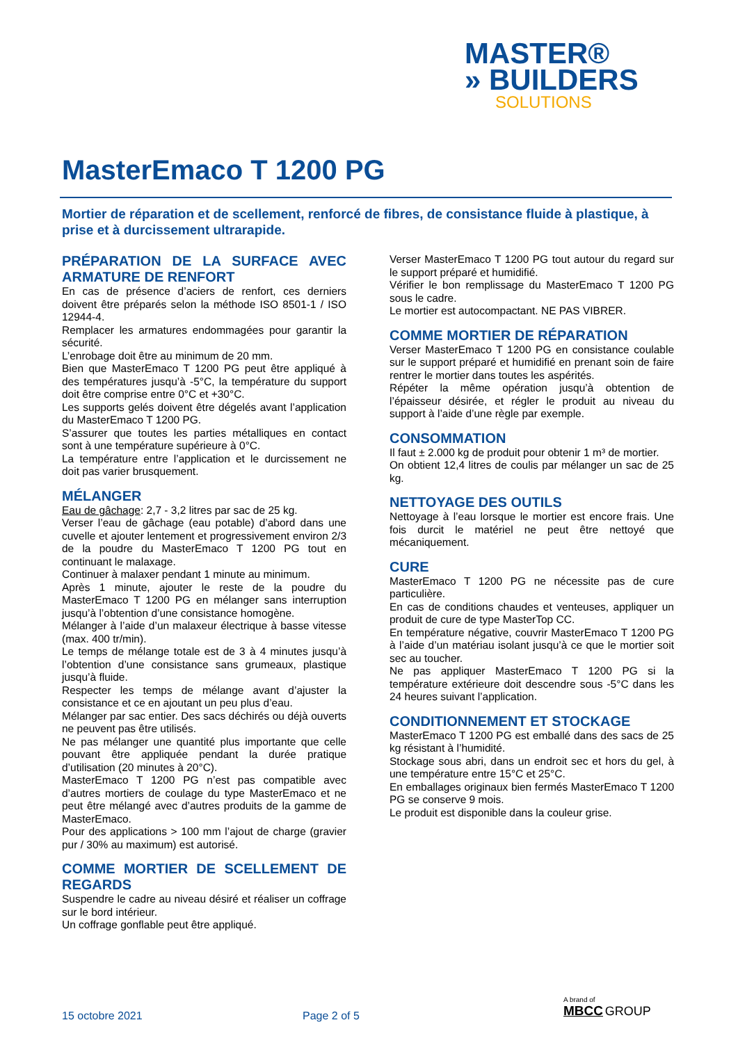MASTER®
» BUILDERS
SOLUTIONS
MasterEmaco T 1200 PG
Mortier de réparation et de scellement, renforcé de fibres, de consistance fluide à plastique, à prise et à durcissement ultrarapide.
PRÉPARATION DE LA SURFACE AVEC ARMATURE DE RENFORT
En cas de présence d’aciers de renfort, ces derniers doivent être préparés selon la méthode ISO 8501-1 / ISO 12944-4.
Remplacer les armatures endommagées pour garantir la sécurité.
L’enrobage doit être au minimum de 20 mm.
Bien que MasterEmaco T 1200 PG peut être appliqué à des températures jusqu’à -5°C, la température du support doit être comprise entre 0°C et +30°C.
Les supports gelés doivent être dégelés avant l’application du MasterEmaco T 1200 PG.
S’assurer que toutes les parties métalliques en contact sont à une température supérieure à 0°C.
La température entre l’application et le durcissement ne doit pas varier brusquement.
MÉLANGER
Eau de gâchage: 2,7 - 3,2 litres par sac de 25 kg.
Verser l’eau de gâchage (eau potable) d’abord dans une cuvelle et ajouter lentement et progressivement environ 2/3 de la poudre du MasterEmaco T 1200 PG tout en continuant le malaxage.
Continuer à malaxer pendant 1 minute au minimum.
Après 1 minute, ajouter le reste de la poudre du MasterEmaco T 1200 PG en mélanger sans interruption jusqu’à l’obtention d’une consistance homogène.
Mélanger à l’aide d’un malaxeur électrique à basse vitesse (max. 400 tr/min).
Le temps de mélange totale est de 3 à 4 minutes jusqu’à l’obtention d’une consistance sans grumeaux, plastique jusqu’à fluide.
Respecter les temps de mélange avant d’ajuster la consistance et ce en ajoutant un peu plus d’eau.
Mélanger par sac entier. Des sacs déchirés ou déjà ouverts ne peuvent pas être utilisés.
Ne pas mélanger une quantité plus importante que celle pouvant être appliquée pendant la durée pratique d’utilisation (20 minutes à 20°C).
MasterEmaco T 1200 PG n’est pas compatible avec d’autres mortiers de coulage du type MasterEmaco et ne peut être mélangé avec d’autres produits de la gamme de MasterEmaco.
Pour des applications > 100 mm l’ajout de charge (gravier pur / 30% au maximum) est autorisé.
COMME MORTIER DE SCELLEMENT DE REGARDS
Suspendre le cadre au niveau désiré et réaliser un coffrage sur le bord intérieur.
Un coffrage gonflable peut être appliqué.
Verser MasterEmaco T 1200 PG tout autour du regard sur le support préparé et humidifié.
Vérifier le bon remplissage du MasterEmaco T 1200 PG sous le cadre.
Le mortier est autocompactant. NE PAS VIBRER.
COMME MORTIER DE RÉPARATION
Verser MasterEmaco T 1200 PG en consistance coulable sur le support préparé et humidifié en prenant soin de faire rentrer le mortier dans toutes les aspérités.
Répéter la même opération jusqu’à obtention de l’épaisseur désirée, et régler le produit au niveau du support à l’aide d’une règle par exemple.
CONSOMMATION
Il faut ± 2.000 kg de produit pour obtenir 1 m³ de mortier.
On obtient 12,4 litres de coulis par mélanger un sac de 25 kg.
NETTOYAGE DES OUTILS
Nettoyage à l’eau lorsque le mortier est encore frais. Une fois durcit le matériel ne peut être nettoyé que mécaniquement.
CURE
MasterEmaco T 1200 PG ne nécessite pas de cure particulière.
En cas de conditions chaudes et venteuses, appliquer un produit de cure de type MasterTop CC.
En température négative, couvrir MasterEmaco T 1200 PG à l’aide d’un matériau isolant jusqu’à ce que le mortier soit sec au toucher.
Ne pas appliquer MasterEmaco T 1200 PG si la température extérieure doit descendre sous -5°C dans les 24 heures suivant l’application.
CONDITIONNEMENT ET STOCKAGE
MasterEmaco T 1200 PG est emballé dans des sacs de 25 kg résistant à l’humidité.
Stockage sous abri, dans un endroit sec et hors du gel, à une température entre 15°C et 25°C.
En emballages originaux bien fermés MasterEmaco T 1200 PG se conserve 9 mois.
Le produit est disponible dans la couleur grise.
15 octobre 2021 Page 2 of 5
A brand of
MBCC GROUP